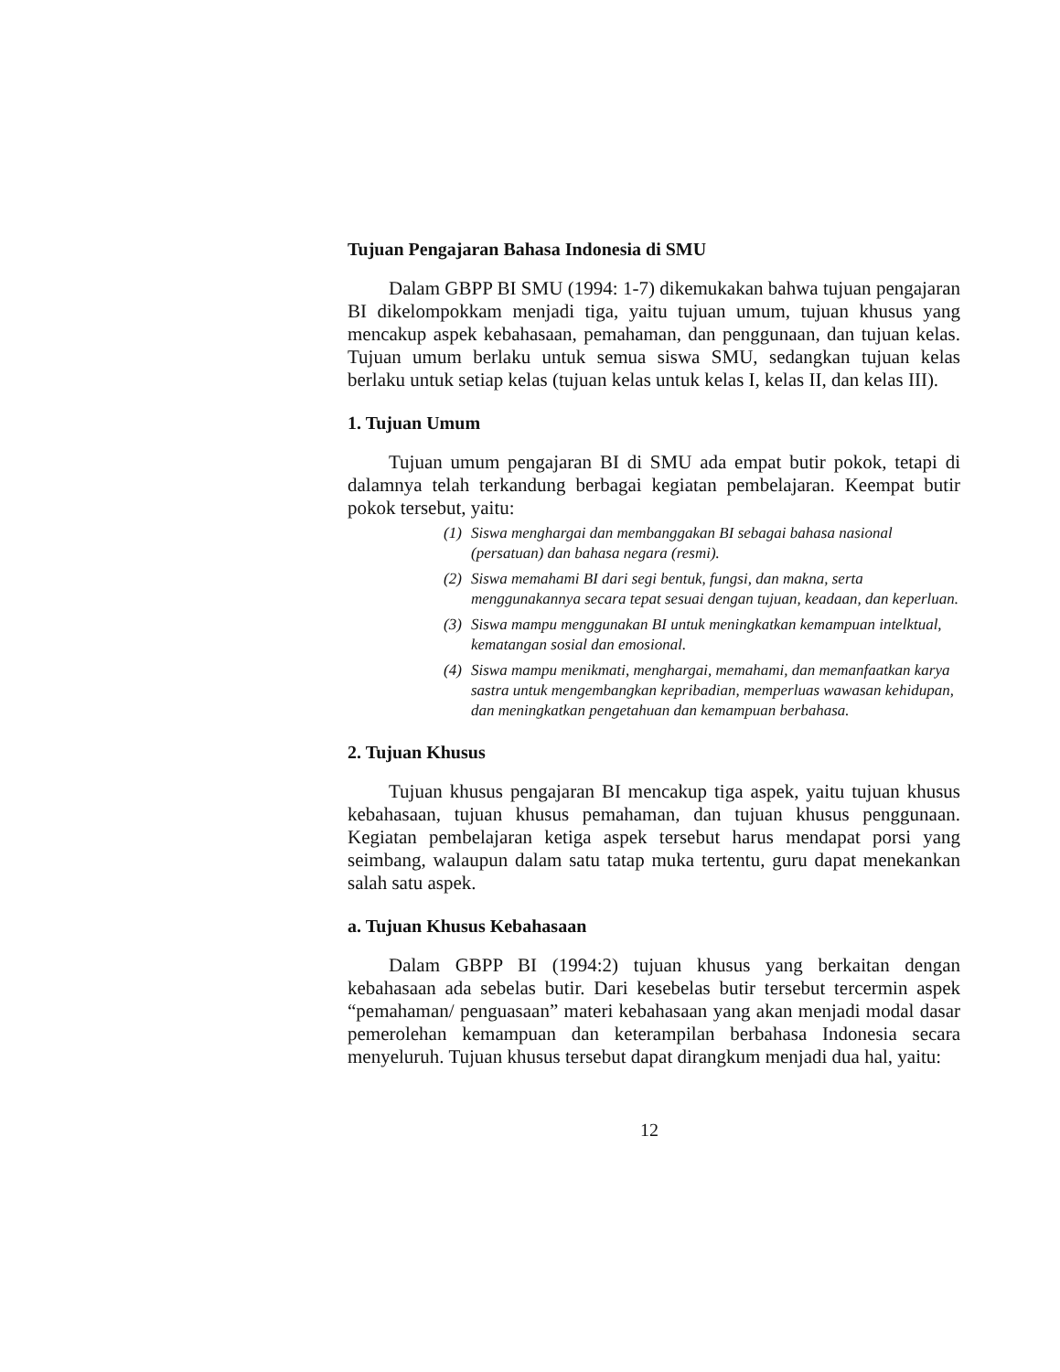Tujuan Pengajaran Bahasa Indonesia di SMU
Dalam GBPP BI SMU (1994: 1-7) dikemukakan bahwa tujuan pengajaran BI dikelompokkam menjadi tiga, yaitu tujuan umum, tujuan khusus yang mencakup aspek kebahasaan, pemahaman, dan penggunaan, dan tujuan kelas. Tujuan umum berlaku untuk semua siswa SMU, sedangkan tujuan kelas berlaku untuk setiap kelas (tujuan kelas untuk kelas I, kelas II, dan kelas III).
1. Tujuan Umum
Tujuan umum pengajaran BI di SMU ada empat butir pokok, tetapi di dalamnya telah terkandung berbagai kegiatan pembelajaran. Keempat butir pokok tersebut, yaitu:
(1) Siswa menghargai dan membanggakan BI sebagai bahasa nasional (persatuan) dan bahasa negara (resmi).
(2) Siswa memahami BI dari segi bentuk, fungsi, dan makna, serta menggunakannya secara tepat sesuai dengan tujuan, keadaan, dan keperluan.
(3) Siswa mampu menggunakan BI untuk meningkatkan kemampuan intelktual, kematangan sosial dan emosional.
(4) Siswa mampu menikmati, menghargai, memahami, dan memanfaatkan karya sastra untuk mengembangkan kepribadian, memperluas wawasan kehidupan, dan meningkatkan pengetahuan dan kemampuan berbahasa.
2. Tujuan Khusus
Tujuan khusus pengajaran BI mencakup tiga aspek, yaitu tujuan khusus kebahasaan, tujuan khusus pemahaman, dan tujuan khusus penggunaan. Kegiatan pembelajaran ketiga aspek tersebut harus mendapat porsi yang seimbang, walaupun dalam satu tatap muka tertentu, guru dapat menekankan salah satu aspek.
a. Tujuan Khusus Kebahasaan
Dalam GBPP BI (1994:2) tujuan khusus yang berkaitan dengan kebahasaan ada sebelas butir. Dari kesebelas butir tersebut tercermin aspek “pemahaman/ penguasaan” materi kebahasaan yang akan menjadi modal dasar pemerolehan kemampuan dan keterampilan berbahasa Indonesia secara menyeluruh. Tujuan khusus tersebut dapat dirangkum menjadi dua hal, yaitu:
12